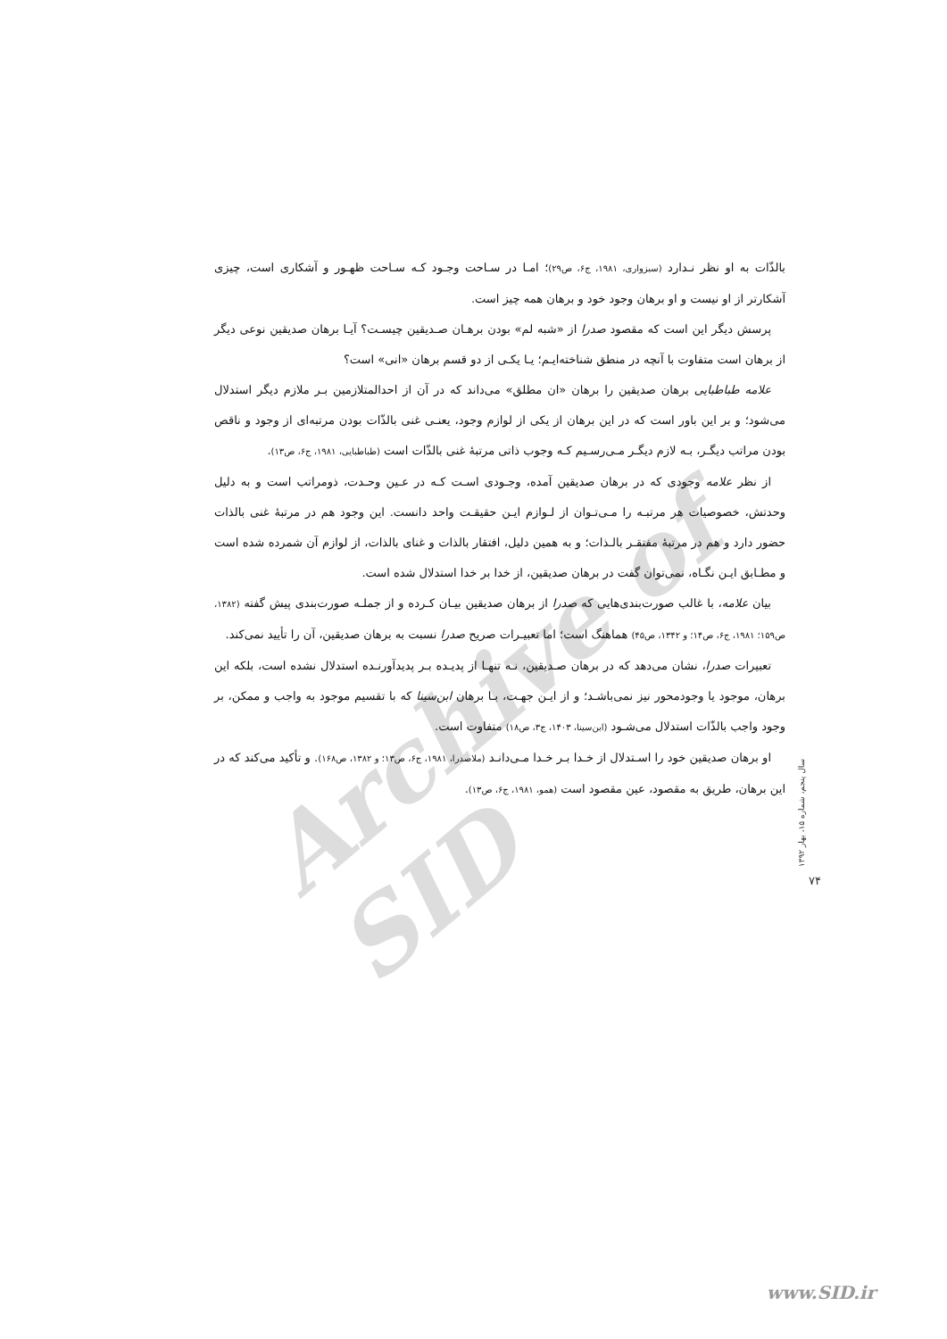Archive of SID
بالذّات به او نظر نـدارد (سبزواری، ۱۹۸۱، ج۶، ص۲۹)؛ امـا در سـاحت وجـود کـه سـاحت ظهـور و آشکاری است، چیزی آشکارتر از او نیست و او برهان وجود خود و برهان همه چیز است.
پرسش دیگر این است که مقصود صدرا از «شبه لم» بودن برهـان صـدیقین چیسـت؟ آیـا برهان صدیقین نوعی دیگر از برهان است متفاوت با آنچه در منطق شناخته‌ایـم؛ یـا یکـی از دو قسم برهان «انی» است؟
علامه طباطبایی برهان صدیقین را برهان «ان مطلق» می‌داند که در آن از احدالمتلازمین بـر ملازم دیگر استدلال می‌شود؛ و بر این باور است که در این برهان از یکی از لوازم وجود، یعنـی غنی بالذّات بودن مرتبه‌ای از وجود و ناقص بودن مراتب دیگـر، بـه لازم دیگـر مـی‌رسـیم کـه وجوب ذاتی مرتبهٔ غنی بالذّات است (طباطبایی، ۱۹۸۱، ج۶، ص۱۳).
از نظر علامه وجودی که در برهان صدیقین آمده، وجـودی اسـت کـه در عـین وحـدت، ذومراتب است و به دلیل وحدتش، خصوصیات هر مرتبـه را مـی‌تـوان از لـوازم ایـن حقیقـت واحد دانست. این وجود هم در مرتبهٔ غنی بالذات حضور دارد و هم در مرتبهٔ مفتقـر بالـذات؛ و به همین دلیل، افتقار بالذات و غنای بالذات، از لوازم آن شمرده شده است و مطـابق ایـن نگـاه، نمی‌توان گفت در برهان صدیقین، از خدا بر خدا استدلال شده است.
بیان علامه، با غالب صورت‌بندی‌هایی که صدرا از برهان صدیقین بیـان کـرده و از جملـه صورت‌بندی پیش گفته (۱۳۸۲، ص۱۵۹؛ ۱۹۸۱، ج۶، ص۱۴؛ و ۱۳۴۲، ص۴۵) هماهنگ است؛ اما تعبیـرات صریح صدرا نسبت به برهان صدیقین، آن را تأیید نمی‌کند.
تعبیرات صدرا، نشان می‌دهد که در برهان صـدیقین، نـه تنهـا از پدیـده بـر پدیدآورنـده استدلال نشده است، بلکه این برهان، موجود یا وجودمحور نیز نمی‌باشـد؛ و از ایـن جهـت، بـا برهان ابن‌سینا که با تقسیم موجود به واجب و ممکن، بر وجود واجب بالذّات استدلال می‌شـود (ابن‌سینا، ۱۴۰۳، ج۳، ص۱۸) متفاوت است.
او برهان صدیقین خود را اسـتدلال از خـدا بـر خـدا مـی‌دانـد (ملاصدرا، ۱۹۸۱، ج۶، ص۱۳؛ و ۱۳۸۲، ص۱۶۸). و تأکید می‌کند که در این برهان، طریق به مقصود، عین مقصود است (همو، ۱۹۸۱، ج۶، ص۱۳).
سال پنجم، شماره ۱۵، بهار ۱۳۹۲
۷۴
www.SID.ir